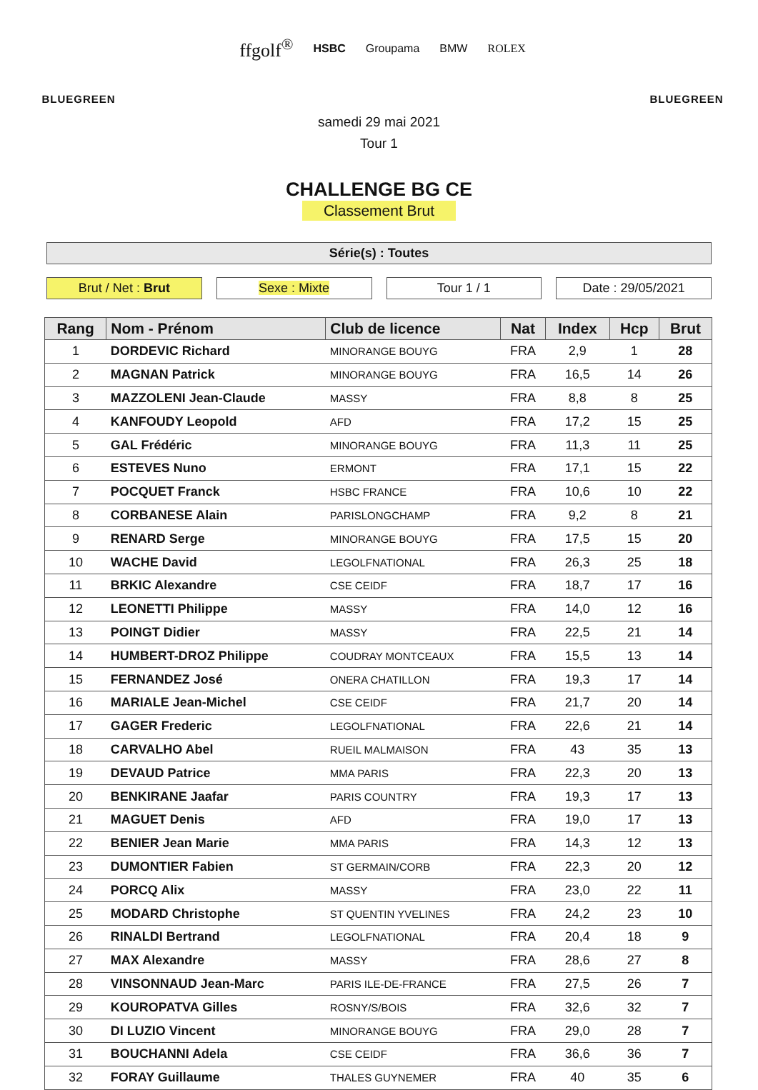BLUEGREEN
ffgolf<sup>®</sup> HSBC Groupama BMW ROLEX
BLUEGREEN
samedi 29 mai 2021
Tour 1
CHALLENGE BG CE
Classement Brut
Série(s) : Toutes
Brut / Net : Brut Sexe : Mixte Tour 1 / 1 Date : 29/05/2021
| Rang | Nom - Prénom | Club de licence | Nat | Index | Hcp | Brut |
| --- | --- | --- | --- | --- | --- | --- |
| 1 | DORDEVIC Richard | MINORANGE BOUYG | FRA | 2,9 | 1 | 28 |
| 2 | MAGNAN Patrick | MINORANGE BOUYG | FRA | 16,5 | 14 | 26 |
| 3 | MAZZOLENI Jean-Claude | MASSY | FRA | 8,8 | 8 | 25 |
| 4 | KANFOUDY Leopold | AFD | FRA | 17,2 | 15 | 25 |
| 5 | GAL Frédéric | MINORANGE BOUYG | FRA | 11,3 | 11 | 25 |
| 6 | ESTEVES Nuno | ERMONT | FRA | 17,1 | 15 | 22 |
| 7 | POCQUET Franck | HSBC FRANCE | FRA | 10,6 | 10 | 22 |
| 8 | CORBANESE Alain | PARISLONGCHAMP | FRA | 9,2 | 8 | 21 |
| 9 | RENARD Serge | MINORANGE BOUYG | FRA | 17,5 | 15 | 20 |
| 10 | WACHE David | LEGOLFNATIONAL | FRA | 26,3 | 25 | 18 |
| 11 | BRKIC Alexandre | CSE CEIDF | FRA | 18,7 | 17 | 16 |
| 12 | LEONETTI Philippe | MASSY | FRA | 14,0 | 12 | 16 |
| 13 | POINGT Didier | MASSY | FRA | 22,5 | 21 | 14 |
| 14 | HUMBERT-DROZ Philippe | COUDRAY MONTCEAUX | FRA | 15,5 | 13 | 14 |
| 15 | FERNANDEZ José | ONERA CHATILLON | FRA | 19,3 | 17 | 14 |
| 16 | MARIALE Jean-Michel | CSE CEIDF | FRA | 21,7 | 20 | 14 |
| 17 | GAGER Frederic | LEGOLFNATIONAL | FRA | 22,6 | 21 | 14 |
| 18 | CARVALHO Abel | RUEIL MALMAISON | FRA | 43 | 35 | 13 |
| 19 | DEVAUD Patrice | MMA PARIS | FRA | 22,3 | 20 | 13 |
| 20 | BENKIRANE Jaafar | PARIS COUNTRY | FRA | 19,3 | 17 | 13 |
| 21 | MAGUET Denis | AFD | FRA | 19,0 | 17 | 13 |
| 22 | BENIER Jean Marie | MMA PARIS | FRA | 14,3 | 12 | 13 |
| 23 | DUMONTIER Fabien | ST GERMAIN/CORB | FRA | 22,3 | 20 | 12 |
| 24 | PORCQ Alix | MASSY | FRA | 23,0 | 22 | 11 |
| 25 | MODARD Christophe | ST QUENTIN YVELINES | FRA | 24,2 | 23 | 10 |
| 26 | RINALDI Bertrand | LEGOLFNATIONAL | FRA | 20,4 | 18 | 9 |
| 27 | MAX Alexandre | MASSY | FRA | 28,6 | 27 | 8 |
| 28 | VINSONNAUD Jean-Marc | PARIS ILE-DE-FRANCE | FRA | 27,5 | 26 | 7 |
| 29 | KOUROPATVA Gilles | ROSNY/S/BOIS | FRA | 32,6 | 32 | 7 |
| 30 | DI LUZIO Vincent | MINORANGE BOUYG | FRA | 29,0 | 28 | 7 |
| 31 | BOUCHANNI Adela | CSE CEIDF | FRA | 36,6 | 36 | 7 |
| 32 | FORAY Guillaume | THALES GUYNEMER | FRA | 40 | 35 | 6 |